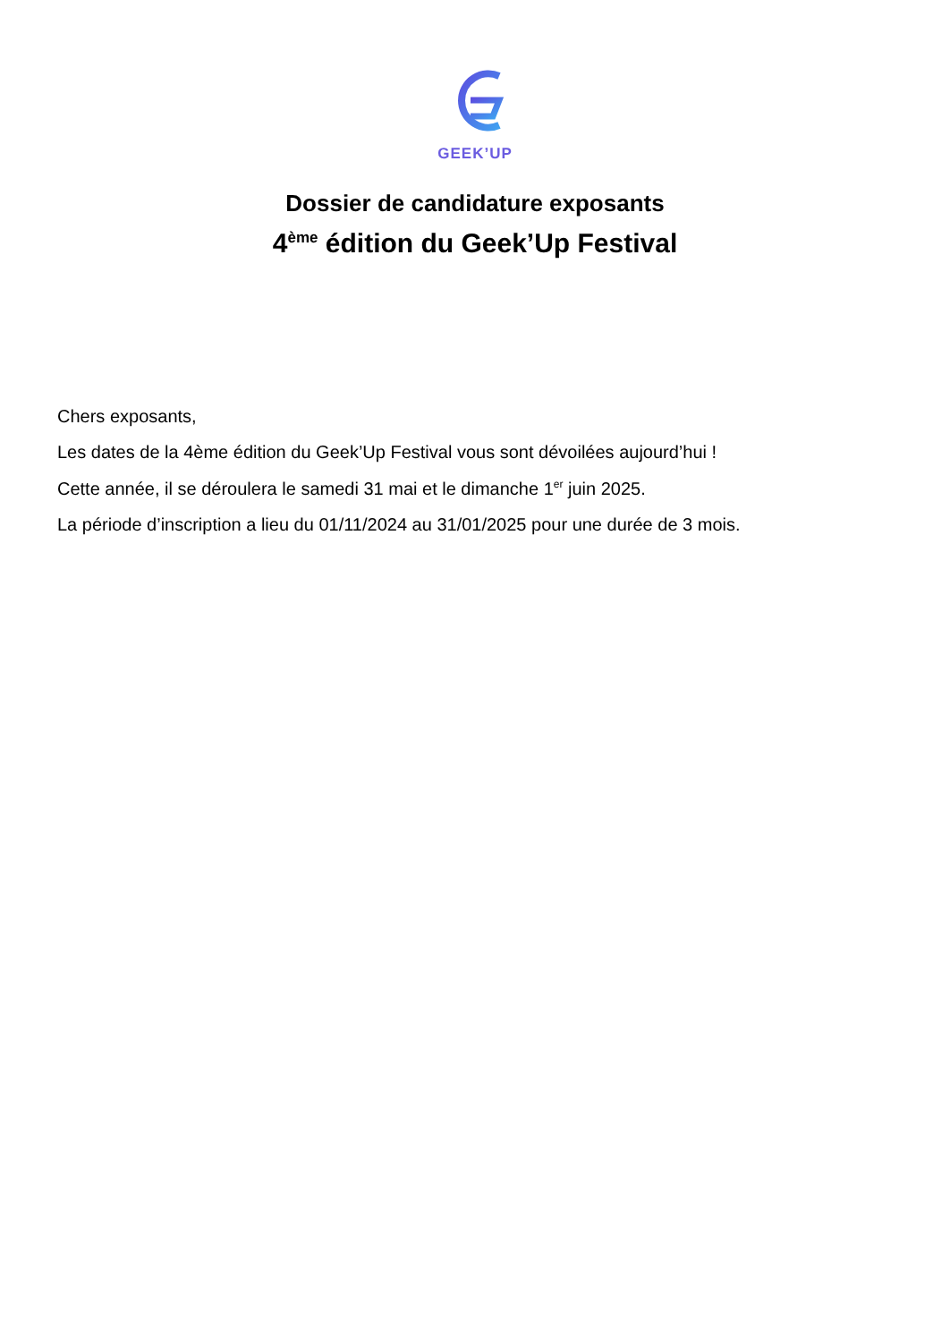GEEK’UP
Dossier de candidature exposants
4<sup>ème</sup> édition du Geek’Up Festival
Chers exposants,
Les dates de la 4ème édition du Geek’Up Festival vous sont dévoilées aujourd’hui !
Cette année, il se déroulera le samedi 31 mai et le dimanche 1<sup>er</sup> juin 2025.
La période d’inscription a lieu du 01/11/2024 au 31/01/2025 pour une durée de 3 mois.